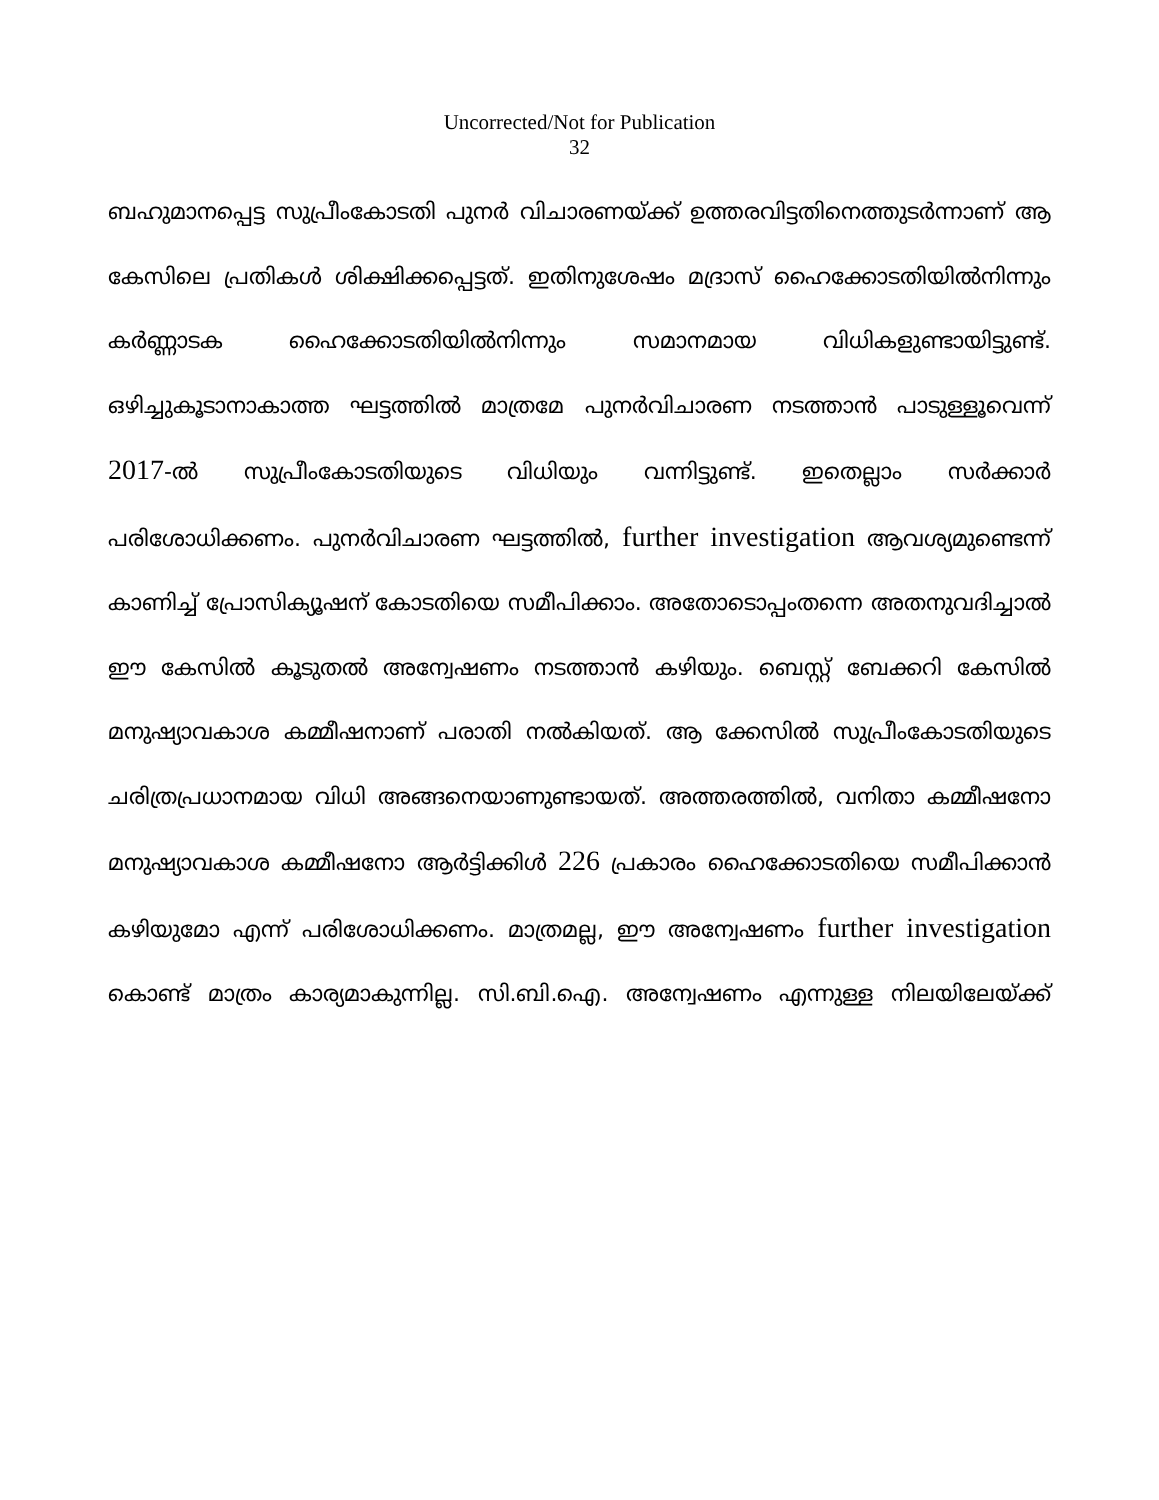Uncorrected/Not for Publication
32
ബഹുമാനപ്പെട്ട സുപ്രീംകോടതി പുനർ വിചാരണയ്ക്ക് ഉത്തരവിട്ടതിനെത്തുടർന്നാണ് ആ കേസിലെ പ്രതികൾ ശിക്ഷിക്കപ്പെട്ടത്. ഇതിനുശേഷം മദ്രാസ് ഹൈക്കോടതിയിൽനിന്നും കർണ്ണാടക ഹൈക്കോടതിയിൽനിന്നും സമാനമായ വിധികളുണ്ടായിട്ടുണ്ട്. ഒഴിച്ചുകൂടാനാകാത്ത ഘട്ടത്തിൽ മാത്രമേ പുനർവിചാരണ നടത്താൻ പാടുള്ളൂവെന്ന് 2017-ൽ സുപ്രീംകോടതിയുടെ വിധിയും വന്നിട്ടുണ്ട്. ഇതെല്ലാം സർക്കാർ പരിശോധിക്കണം. പുനർവിചാരണ ഘട്ടത്തിൽ, further investigation ആവശ്യമുണ്ടെന്ന് കാണിച്ച് പ്രോസിക്യൂഷന് കോടതിയെ സമീപിക്കാം. അതോടൊപ്പംതന്നെ അതനുവദിച്ചാൽ ഈ കേസിൽ കൂടുതൽ അന്വേഷണം നടത്താൻ കഴിയും. ബെസ്റ്റ് ബേക്കറി കേസിൽ മനുഷ്യാവകാശ കമ്മീഷനാണ് പരാതി നൽകിയത്. ആ ക്കേസിൽ സുപ്രീംകോടതിയുടെ ചരിത്രപ്രധാനമായ വിധി അങ്ങനെയാണുണ്ടായത്. അത്തരത്തിൽ, വനിതാ കമ്മീഷനോ മനുഷ്യാവകാശ കമ്മീഷനോ ആർട്ടിക്കിൾ 226 പ്രകാരം ഹൈക്കോടതിയെ സമീപിക്കാൻ കഴിയുമോ എന്ന് പരിശോധിക്കണം. മാത്രമല്ല, ഈ അന്വേഷണം further investigation കൊണ്ട് മാത്രം കാര്യമാകുന്നില്ല. സി.ബി.ഐ. അന്വേഷണം എന്നുള്ള നിലയിലേയ്ക്ക്